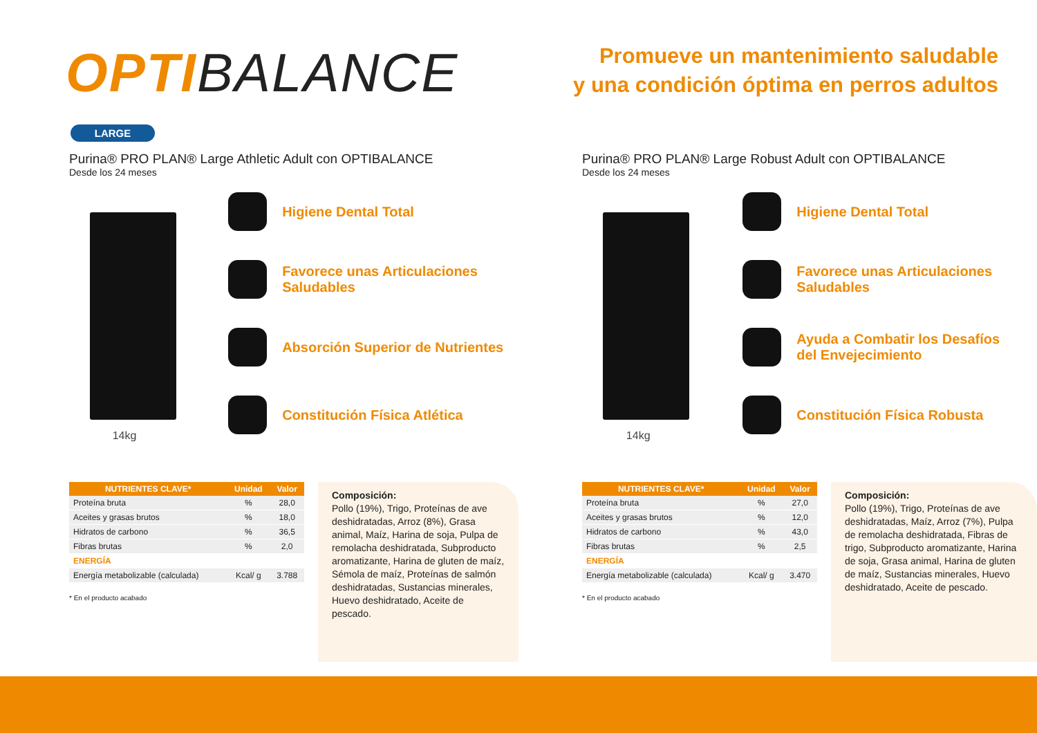OPTIBALANCE
Promueve un mantenimiento saludable
y una condición óptima en perros adultos
LARGE
Purina® PRO PLAN® Large Athletic Adult con OPTIBALANCE
Desde los 24 meses
14kg
Higiene Dental Total
Favorece unas Articulaciones Saludables
Absorción Superior de Nutrientes
Constitución Física Atlética
| NUTRIENTES CLAVE* | Unidad | Valor |
| --- | --- | --- |
| Proteína bruta | % | 28,0 |
| Aceites y grasas brutos | % | 18,0 |
| Hidratos de carbono | % | 36,5 |
| Fibras brutas | % | 2,0 |
| ENERGÍA | | |
| Energía metabolizable (calculada) | Kcal/ g | 3.788 |
* En el producto acabado
Composición:
Pollo (19%), Trigo, Proteínas de ave deshidratadas, Arroz (8%), Grasa animal, Maíz, Harina de soja, Pulpa de remolacha deshidratada, Subproducto aromatizante, Harina de gluten de maíz, Sémola de maíz, Proteínas de salmón deshidratadas, Sustancias minerales, Huevo deshidratado, Aceite de pescado.
Purina® PRO PLAN® Large Robust Adult con OPTIBALANCE
Desde los 24 meses
14kg
Higiene Dental Total
Favorece unas Articulaciones Saludables
Ayuda a Combatir los Desafíos
del Envejecimiento
Constitución Física Robusta
| NUTRIENTES CLAVE* | Unidad | Valor |
| --- | --- | --- |
| Proteína bruta | % | 27,0 |
| Aceites y grasas brutos | % | 12,0 |
| Hidratos de carbono | % | 43,0 |
| Fibras brutas | % | 2,5 |
| ENERGÍA | | |
| Energía metabolizable (calculada) | Kcal/ g | 3.470 |
* En el producto acabado
Composición:
Pollo (19%), Trigo, Proteínas de ave deshidratadas, Maíz, Arroz (7%), Pulpa de remolacha deshidratada, Fibras de trigo, Subproducto aromatizante, Harina de soja, Grasa animal, Harina de gluten de maíz, Sustancias minerales, Huevo deshidratado, Aceite de pescado.